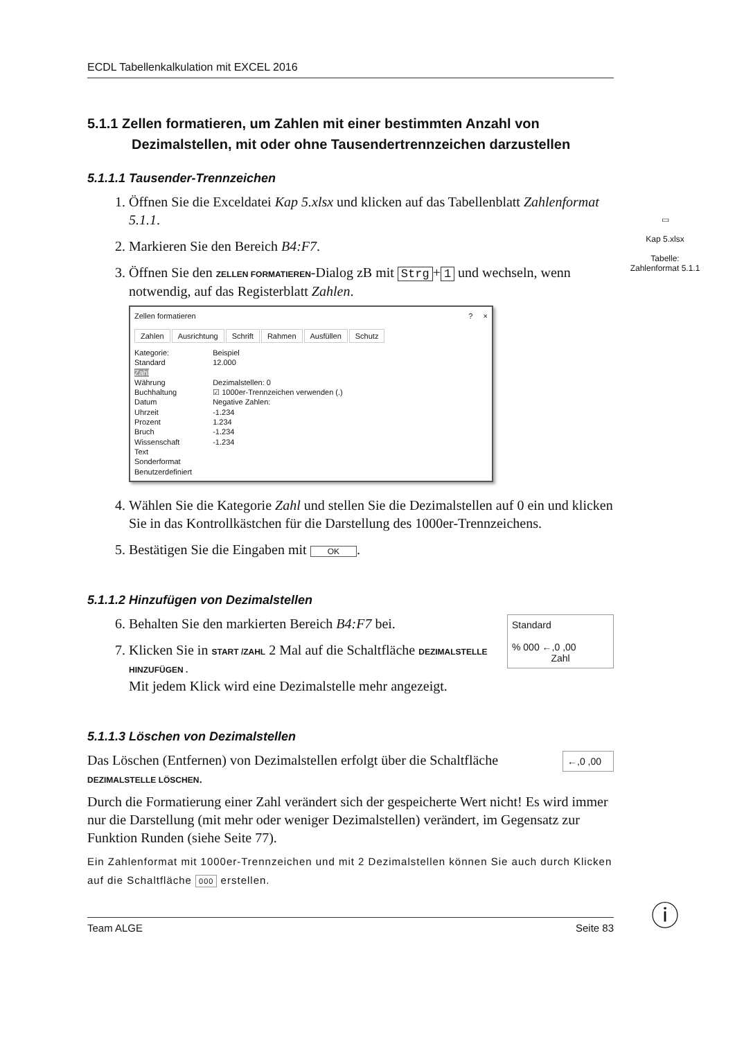▭
Kap 5.xlsx
Tabelle:
Zahlenformat 5.1.1
ⓘ
ECDL Tabellenkalkulation mit EXCEL 2016
5.1.1 Zellen formatieren, um Zahlen mit einer bestimmten Anzahl von Dezimalstellen, mit oder ohne Tausendertrennzeichen darzustellen
5.1.1.1 Tausender-Trennzeichen
1. Öffnen Sie die Exceldatei Kap 5.xlsx und klicken auf das Tabellenblatt Zahlenformat 5.1.1.
2. Markieren Sie den Bereich B4:F7.
3. Öffnen Sie den ZELLEN FORMATIEREN-Dialog zB mit Strg + 1 und wechseln, wenn notwendig, auf das Registerblatt Zahlen.
Zellen formatieren ? ×
Zahlen Ausrichtung Schrift Rahmen Ausfüllen Schutz
Kategorie:
Standard
Zahl
Währung
Buchhaltung
Datum
Uhrzeit
Prozent
Bruch
Wissenschaft
Text
Sonderformat
Benutzerdefiniert
Beispiel
12.000
Dezimalstellen: 0
☑ 1000er-Trennzeichen verwenden (.)
Negative Zahlen:
-1.234
1.234
-1.234
-1.234
4. Wählen Sie die Kategorie Zahl und stellen Sie die Dezimalstellen auf 0 ein und klicken Sie in das Kontrollkästchen für die Darstellung des 1000er-Trennzeichens.
5. Bestätigen Sie die Eingaben mit OK.
5.1.1.2 Hinzufügen von Dezimalstellen
Standard
% 000 ←,0 ,00
Zahl
6. Behalten Sie den markierten Bereich B4:F7 bei.
7. Klicken Sie in START /ZAHL 2 Mal auf die Schaltfläche DEZIMALSTELLE HINZUFÜGEN .
Mit jedem Klick wird eine Dezimalstelle mehr angezeigt.
5.1.1.3 Löschen von Dezimalstellen
←,0 ,00
Das Löschen (Entfernen) von Dezimalstellen erfolgt über die Schaltfläche DEZIMALSTELLE LÖSCHEN.
Durch die Formatierung einer Zahl verändert sich der gespeicherte Wert nicht! Es wird immer nur die Darstellung (mit mehr oder weniger Dezimalstellen) verändert, im Gegensatz zur Funktion Runden (siehe Seite 77).
Ein Zahlenformat mit 1000er-Trennzeichen und mit 2 Dezimalstellen können Sie auch durch Klicken auf die Schaltfläche 000 erstellen.
Team ALGE Seite 83